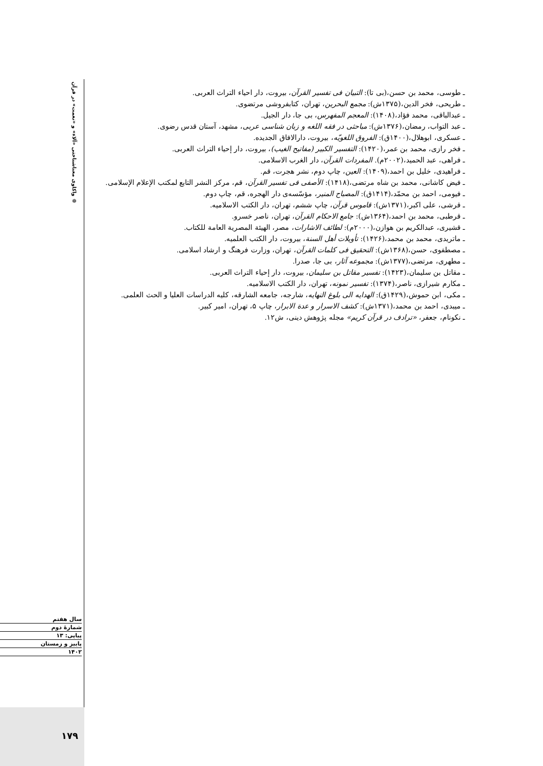❁ واکاوی معناشناختی «آلاء» و «نعمت» در قرآن
ـ طوسی، محمد بن حسن،(بی تا): التبیان فی تفسیر القرآن، بیروت، دار احیاء التراث العربی.
ـ طریحی، فخر الدین،(۱۳۷۵ش): مجمع البحرین، تهران، کتابفروشی مرتضوی.
ـ عبدالباقی، محمد فؤاد،(۱۴۰۸): المعجم المفهرس، بی جا، دار الجیل.
ـ عبد التواب، رمضان،(۱۳۷۶ش): مباحثی در فقه اللغه و زبان شناسی عربی، مشهد، آستان قدس رضوی.
ـ عسکری، ابوهلال،(۱۴۰۰ق): الفروق اللغویّه، بیروت، دارالافاق الجدیده.
ـ فخر رازی، محمد بن عمر،(۱۴۲۰): التفسیر الکبیر (مفاتیح الغیب)، بیروت، دار إحیاء التراث العربی.
ـ فراهی، عبد الحمید،(۲۰۰۲م). المفردات القرآن، دار الغرب الاسلامی.
ـ فراهیدی، خلیل بن احمد،(۱۴۰۹): العین، چاپ دوم، نشر هجرت، قم.
ـ فیض کاشانی، محمد بن شاه مرتضی،(۱۴۱۸): الأصفی فی تفسیر القرآن، قم، مرکز النشر التابع لمکتب الإعلام الإسلامی.
ـ فیومی، احمد بن محمّد،(۱۴۱۴ق): المصباح المنیر، مؤسّسه‌ی دار الهجره، قم، چاپ دوم.
ـ قرشی، علی اکبر،(۱۳۷۱ش): قاموس قرآن، چاپ ششم، تهران، دار الکتب الاسلامیه.
ـ قرطبی، محمد بن احمد،(۱۳۶۴ش): جامع الاحکام القرآن، تهران، ناصر خسرو.
ـ قشیری، عبدالکریم بن هوازن،(۲۰۰۰م): لطائف الاشارات، مصر، الهیئة المصریة العامة للکتاب.
ـ ماتریدی، محمد بن محمد،(۱۴۲۶): تأویلات أهل السنة، بیروت، دار الکتب العلمیه.
ـ مصطفوی، حسن،(۱۳۶۸ش): التحقیق فی کلمات القرآن، تهران، وزارت فرهنگ و ارشاد اسلامی.
ـ مطهری، مرتضی،(۱۳۷۷ش): مجموعه آثار، بی جا، صدرا.
ـ مقاتل بن سلیمان،(۱۴۲۳): تفسیر مقاتل بن سلیمان، بیروت، دار إحیاء التراث العربی.
ـ مکارم شیرازی، ناصر،(۱۳۷۴): تفسیر نمونه، تهران، دار الکتب الاسلامیه.
ـ مکی، ابن حموش،(۱۴۲۹ق): الهدایه الی بلوغ النهایه، شارجه، جامعه الشارقه، کلیه الدراسات العلیا و الحث العلمی.
ـ میبدی، احمد بن محمد،(۱۳۷۱ش): کشف الاسرار و عدة الابرار، چاپ ۵، تهران، امیر کبیر.
ـ نکونام، جعفر، «ترادف در قرآن کریم» مجله پژوهش دینی، ش۱۲.
سال هفتم
شمارهٔ دوم
پیاپی: ۱۳
پاییز و زمستان
۱۴۰۲
۱۷۹